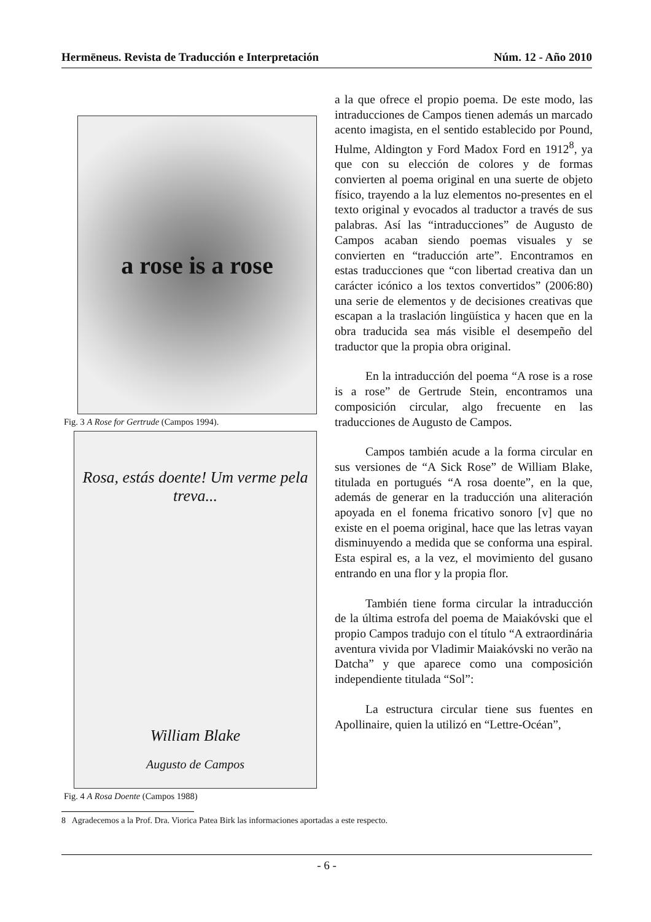Hermēneus. Revista de Traducción e Interpretación Núm. 12 - Año 2010
a rose is a rose
Fig. 3 A Rose for Gertrude (Campos 1994).
Rosa, estás doente! Um verme pela treva...
William Blake
Augusto de Campos
Fig. 4 A Rosa Doente (Campos 1988)
a la que ofrece el propio poema. De este modo, las intraducciones de Campos tienen además un marcado acento imagista, en el sentido establecido por Pound, Hulme, Aldington y Ford Madox Ford en 1912<sup>8</sup>, ya que con su elección de colores y de formas convierten al poema original en una suerte de objeto físico, trayendo a la luz elementos no-presentes en el texto original y evocados al traductor a través de sus palabras. Así las “intraducciones” de Augusto de Campos acaban siendo poemas visuales y se convierten en “traducción arte”. Encontramos en estas traducciones que “con libertad creativa dan un carácter icónico a los textos convertidos” (2006:80) una serie de elementos y de decisiones creativas que escapan a la traslación lingüística y hacen que en la obra traducida sea más visible el desempeño del traductor que la propia obra original.
En la intraducción del poema “A rose is a rose is a rose” de Gertrude Stein, encontramos una composición circular, algo frecuente en las traducciones de Augusto de Campos.
Campos también acude a la forma circular en sus versiones de “A Sick Rose” de William Blake, titulada en portugués “A rosa doente”, en la que, además de generar en la traducción una aliteración apoyada en el fonema fricativo sonoro [v] que no existe en el poema original, hace que las letras vayan disminuyendo a medida que se conforma una espiral. Esta espiral es, a la vez, el movimiento del gusano entrando en una flor y la propia flor.
También tiene forma circular la intraducción de la última estrofa del poema de Maiakóvski que el propio Campos tradujo con el título “A extraordinária aventura vivida por Vladimir Maiakóvski no verão na Datcha” y que aparece como una composición independiente titulada “Sol”:
La estructura circular tiene sus fuentes en Apollinaire, quien la utilizó en “Lettre-Océan”,
8 Agradecemos a la Prof. Dra. Viorica Patea Birk las informaciones aportadas a este respecto.
- 6 -